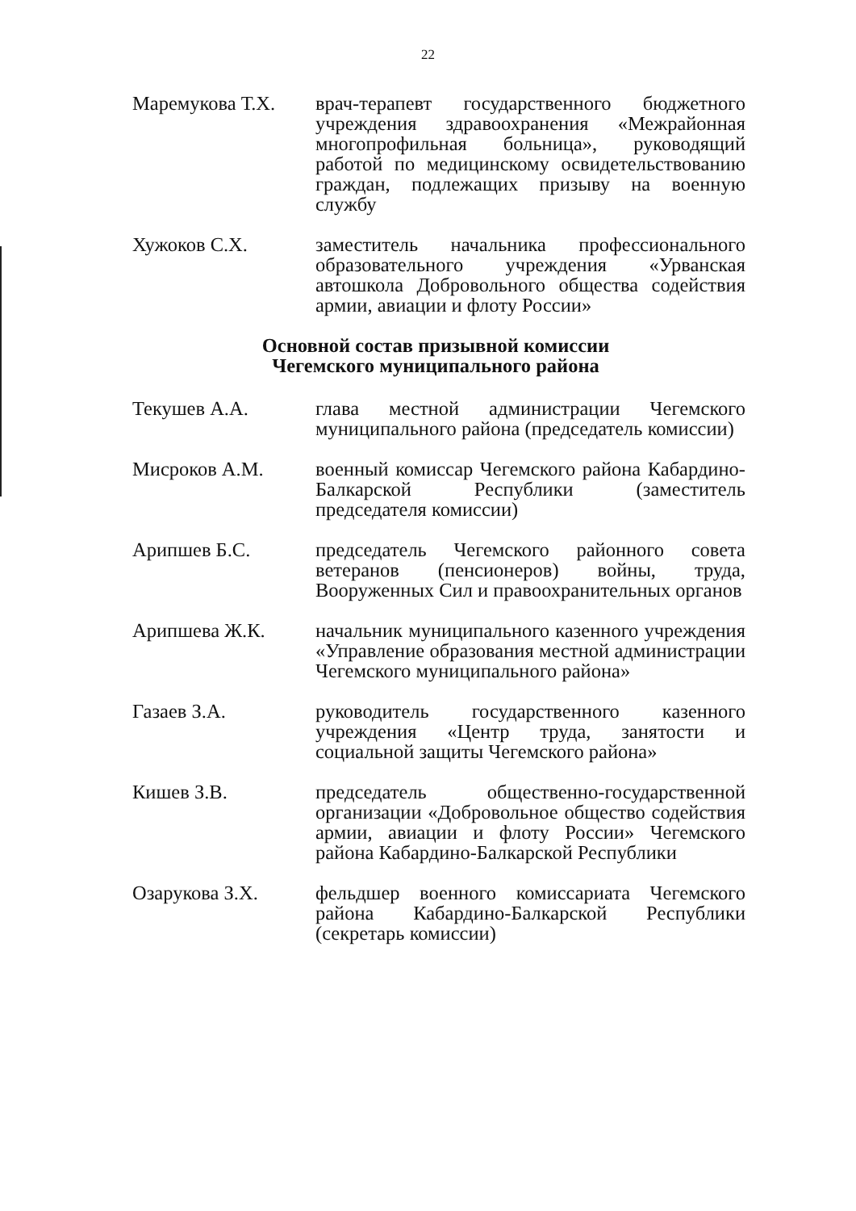22
Маремукова Т.Х. врач-терапевт государственного бюджетного учреждения здравоохранения «Межрайонная многопрофильная больница», руководящий работой по медицинскому освидетельствованию граждан, подлежащих призыву на военную службу
Хужоков С.Х. заместитель начальника профессионального образовательного учреждения «Урванская автошкола Добровольного общества содействия армии, авиации и флоту России»
Основной состав призывной комиссии
Чегемского муниципального района
Текушев А.А. глава местной администрации Чегемского муниципального района (председатель комиссии)
Мисроков А.М. военный комиссар Чегемского района Кабардино-Балкарской Республики (заместитель председателя комиссии)
Арипшев Б.С. председатель Чегемского районного совета ветеранов (пенсионеров) войны, труда, Вооруженных Сил и правоохранительных органов
Арипшева Ж.К. начальник муниципального казенного учреждения «Управление образования местной администрации Чегемского муниципального района»
Газаев З.А. руководитель государственного казенного учреждения «Центр труда, занятости и социальной защиты Чегемского района»
Кишев З.В. председатель общественно-государственной организации «Добровольное общество содействия армии, авиации и флоту России» Чегемского района Кабардино-Балкарской Республики
Озарукова З.Х. фельдшер военного комиссариата Чегемского района Кабардино-Балкарской Республики (секретарь комиссии)